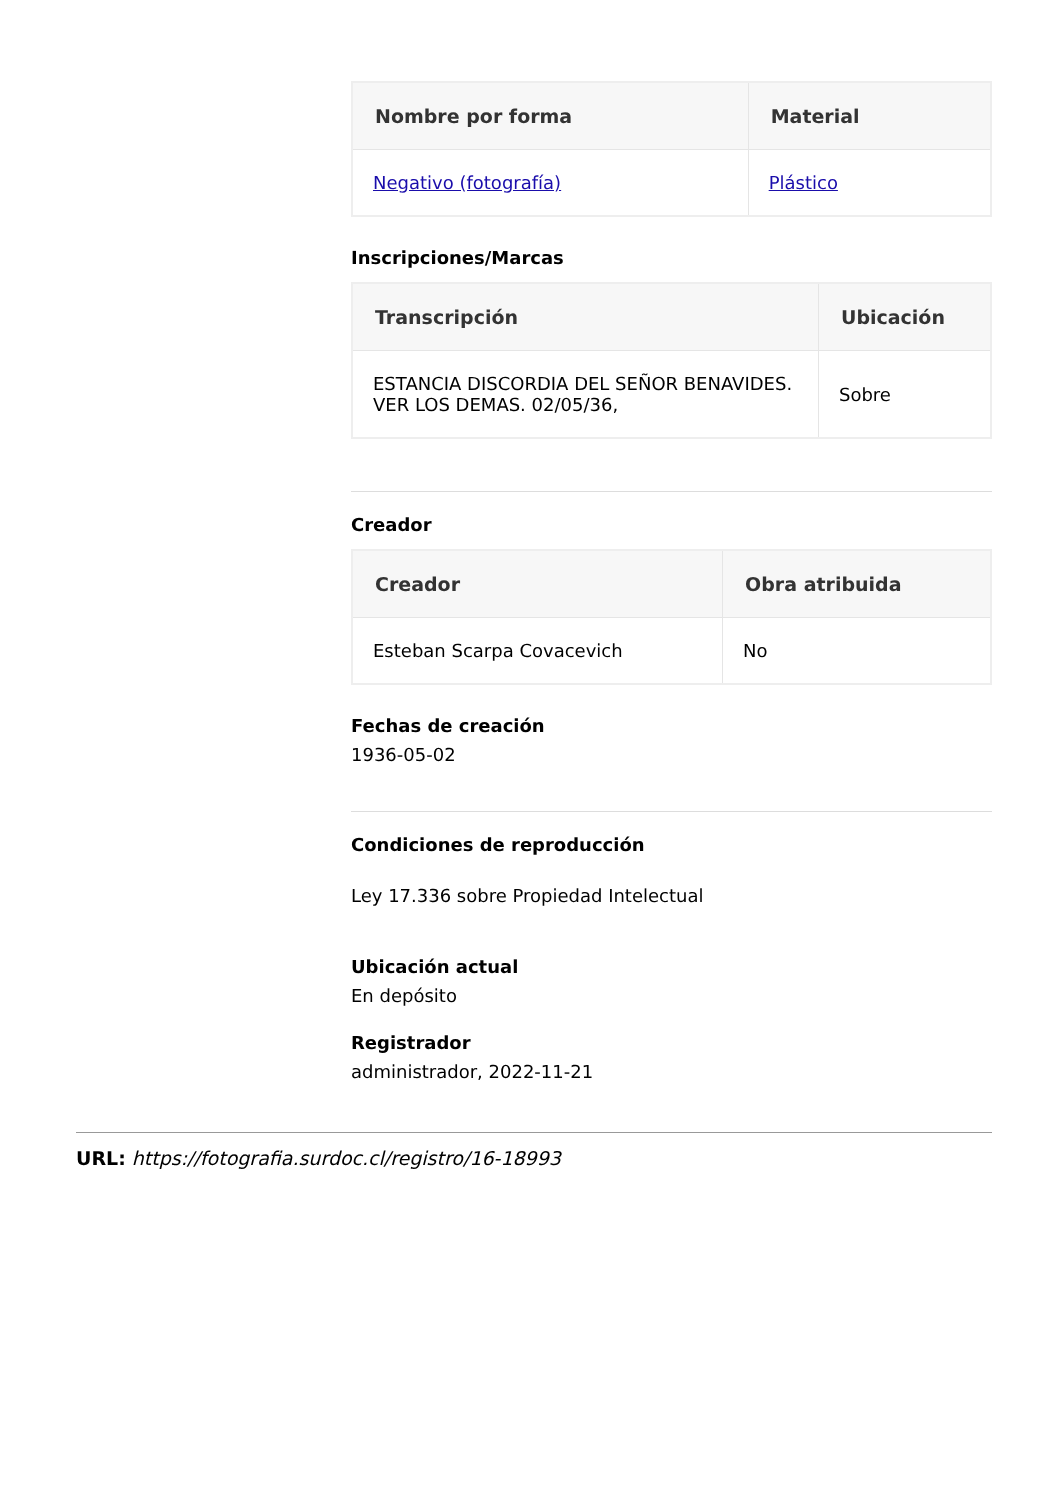| Nombre por forma | Material |
| --- | --- |
| Negativo (fotografía) | Plástico |
Inscripciones/Marcas
| Transcripción | Ubicación |
| --- | --- |
| ESTANCIA DISCORDIA DEL SEÑOR BENAVIDES. VER LOS DEMAS. 02/05/36, | Sobre |
Creador
| Creador | Obra atribuida |
| --- | --- |
| Esteban Scarpa Covacevich | No |
Fechas de creación
1936-05-02
Condiciones de reproducción
Ley 17.336 sobre Propiedad Intelectual
Ubicación actual
En depósito
Registrador
administrador, 2022-11-21
URL: https://fotografia.surdoc.cl/registro/16-18993